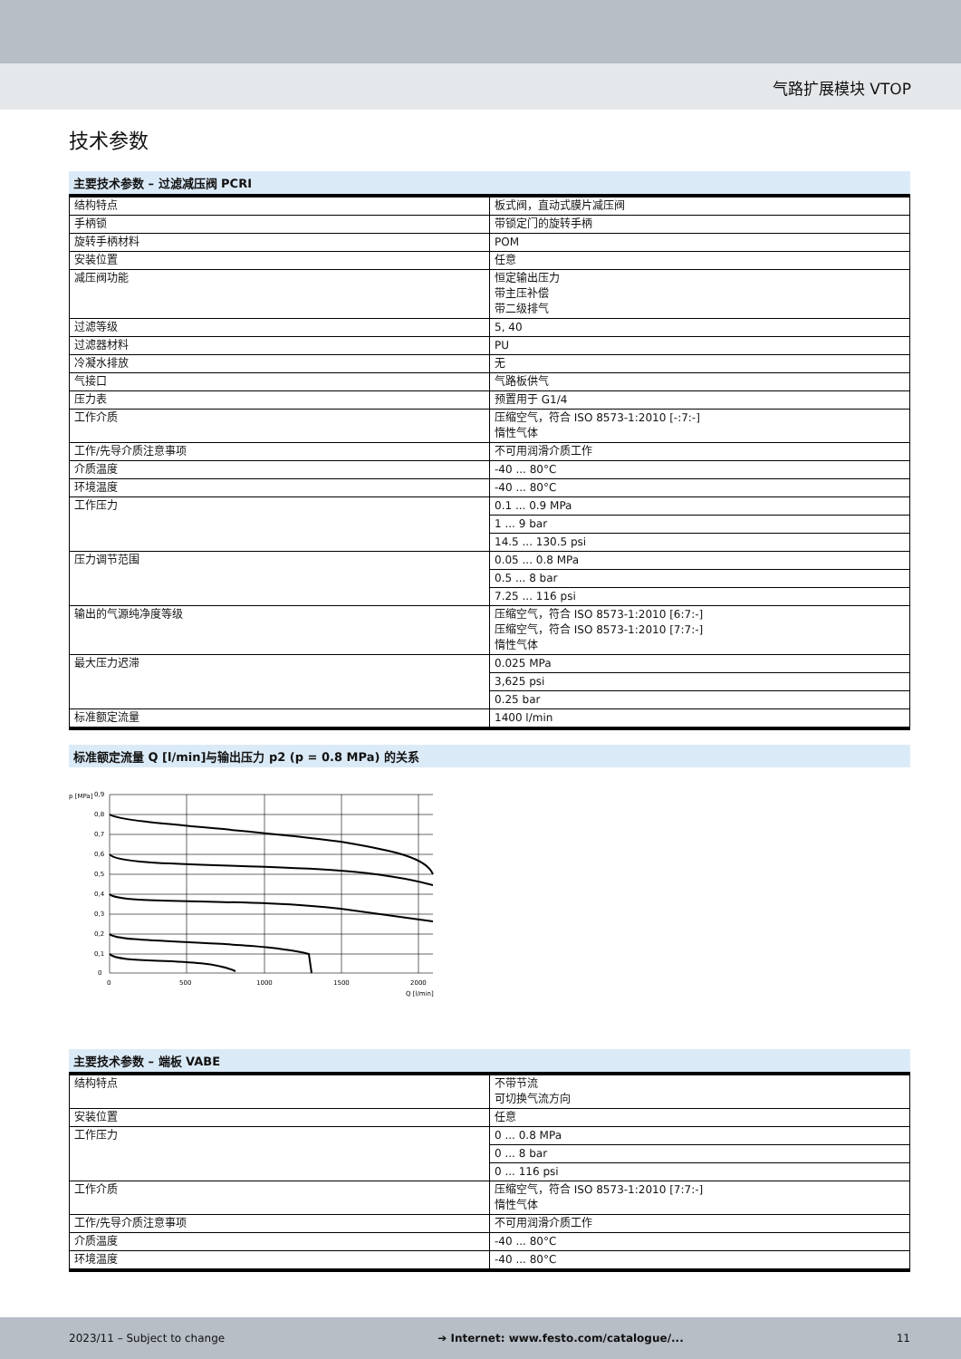气路扩展模块 VTOP
技术参数
主要技术参数 – 过滤减压阀 PCRI
| 结构特点 | 板式阀，直动式膜片减压阀 |
| 手柄锁 | 带锁定门的旋转手柄 |
| 旋转手柄材料 | POM |
| 安装位置 | 任意 |
| 减压阀功能 | 恒定输出压力 带主压补偿 带二级排气 |
| 过滤等级 | 5, 40 |
| 过滤器材料 | PU |
| 冷凝水排放 | 无 |
| 气接口 | 气路板供气 |
| 压力表 | 预置用于 G1/4 |
| 工作介质 | 压缩空气，符合 ISO 8573-1:2010 [-:7:-] 惰性气体 |
| 工作/先导介质注意事项 | 不可用润滑介质工作 |
| 介质温度 | -40 ... 80°C |
| 环境温度 | -40 ... 80°C |
| 工作压力 | 0.1 ... 0.9 MPa |
| | 1 ... 9 bar |
| | 14.5 ... 130.5 psi |
| 压力调节范围 | 0.05 ... 0.8 MPa |
| | 0.5 ... 8 bar |
| | 7.25 ... 116 psi |
| 输出的气源纯净度等级 | 压缩空气，符合 ISO 8573-1:2010 [6:7:-] 压缩空气，符合 ISO 8573-1:2010 [7:7:-] 惰性气体 |
| 最大压力迟滞 | 0.025 MPa |
| | 3,625 psi |
| | 0.25 bar |
| 标准额定流量 | 1400 l/min |
标准额定流量 Q [l/min]与输出压力 p2 (p = 0.8 MPa) 的关系
p [MPa]
0,9
0,8
0,7
0,6
0,5
0,4
0,3
0,2
0,1
0
0
500
1000
1500
2000
Q [l/min]
主要技术参数 – 端板 VABE
| 结构特点 | 不带节流 可切换气流方向 |
| 安装位置 | 任意 |
| 工作压力 | 0 ... 0.8 MPa |
| | 0 ... 8 bar |
| | 0 ... 116 psi |
| 工作介质 | 压缩空气，符合 ISO 8573-1:2010 [7:7:-] 惰性气体 |
| 工作/先导介质注意事项 | 不可用润滑介质工作 |
| 介质温度 | -40 ... 80°C |
| 环境温度 | -40 ... 80°C |
2023/11 – Subject to change ➔ Internet: www.festo.com/catalogue/... 11